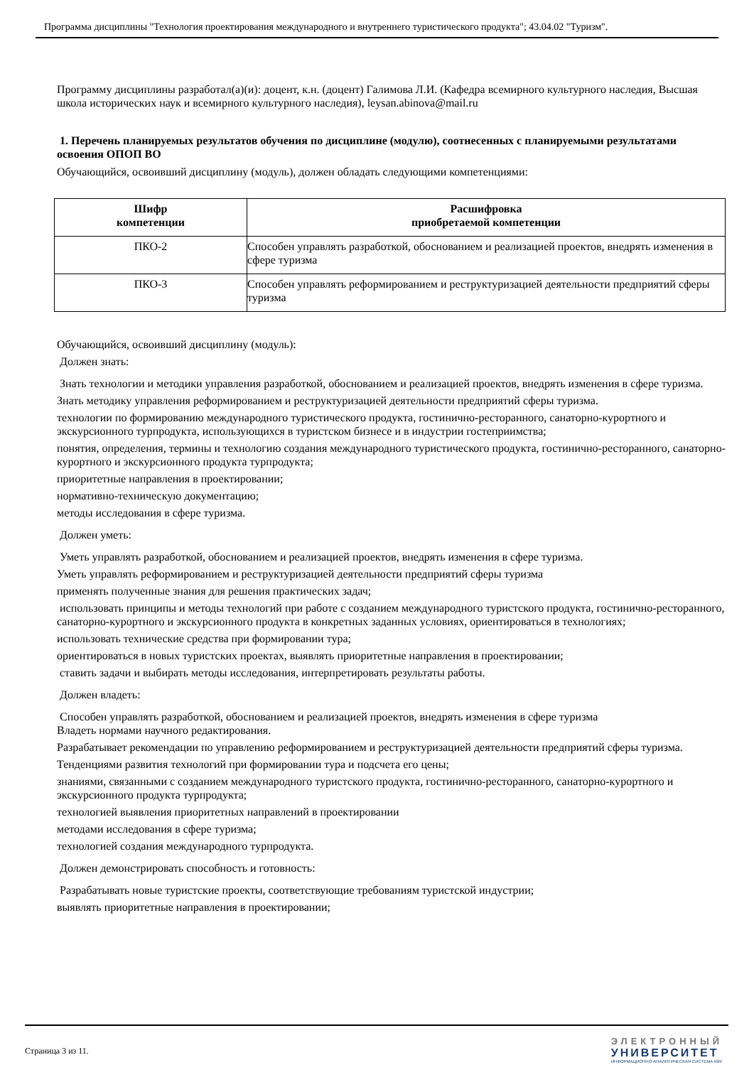Программа дисциплины "Технология проектирования международного и внутреннего туристического продукта"; 43.04.02 "Туризм".
Программу дисциплины разработал(а)(и): доцент, к.н. (доцент) Галимова Л.И. (Кафедра всемирного культурного наследия, Высшая школа исторических наук и всемирного культурного наследия), leysan.abinova@mail.ru
1. Перечень планируемых результатов обучения по дисциплине (модулю), соотнесенных с планируемыми результатами освоения ОПОП ВО
Обучающийся, освоивший дисциплину (модуль), должен обладать следующими компетенциями:
| Шифр компетенции | Расшифровка приобретаемой компетенции |
| --- | --- |
| ПКО-2 | Способен управлять разработкой, обоснованием и реализацией проектов, внедрять изменения в сфере туризма |
| ПКО-3 | Способен управлять реформированием и реструктуризацией деятельности предприятий сферы туризма |
Обучающийся, освоивший дисциплину (модуль):
Должен знать:
Знать технологии и методики управления разработкой, обоснованием и реализацией проектов, внедрять изменения в сфере туризма.
Знать методику управления реформированием и реструктуризацией деятельности предприятий сферы туризма.
технологии по формированию международного туристического продукта, гостинично-ресторанного, санаторно-курортного и экскурсионного турпродукта, использующихся в туристском бизнесе и в индустрии гостеприимства;
понятия, определения, термины и технологию создания международного туристического продукта, гостинично-ресторанного, санаторно-курортного и экскурсионного продукта турпродукта;
приоритетные направления в проектировании;
нормативно-техническую документацию;
методы исследования в сфере туризма.
Должен уметь:
Уметь управлять разработкой, обоснованием и реализацией проектов, внедрять изменения в сфере туризма.
Уметь управлять реформированием и реструктуризацией деятельности предприятий сферы туризма
применять полученные знания для решения практических задач;
использовать принципы и методы технологий при работе с созданием международного туристского продукта, гостинично-ресторанного, санаторно-курортного и экскурсионного продукта в конкретных заданных условиях, ориентироваться в технологиях;
использовать технические средства при формировании тура;
ориентироваться в новых туристских проектах, выявлять приоритетные направления в проектировании;
ставить задачи и выбирать методы исследования, интерпретировать результаты работы.
Должен владеть:
Способен управлять разработкой, обоснованием и реализацией проектов, внедрять изменения в сфере туризма
Владеть нормами научного редактирования.
Разрабатывает рекомендации по управлению реформированием и реструктуризацией деятельности предприятий сферы туризма.
Тенденциями развития технологий при формировании тура и подсчета его цены;
знаниями, связанными с созданием международного туристского продукта, гостинично-ресторанного, санаторно-курортного и экскурсионного продукта турпродукта;
технологией выявления приоритетных направлений в проектировании
методами исследования в сфере туризма;
технологией создания международного турпродукта.
Должен демонстрировать способность и готовность:
Разрабатывать новые туристские проекты, соответствующие требованиям туристской индустрии;
выявлять приоритетные направления в проектировании;
Страница 3 из 11.
ЭЛЕКТРОННЫЙ
УНИВЕРСИТЕТ
ИНФОРМАЦИОННО-АНАЛИТИЧЕСКАЯ СИСТЕМА КФУ